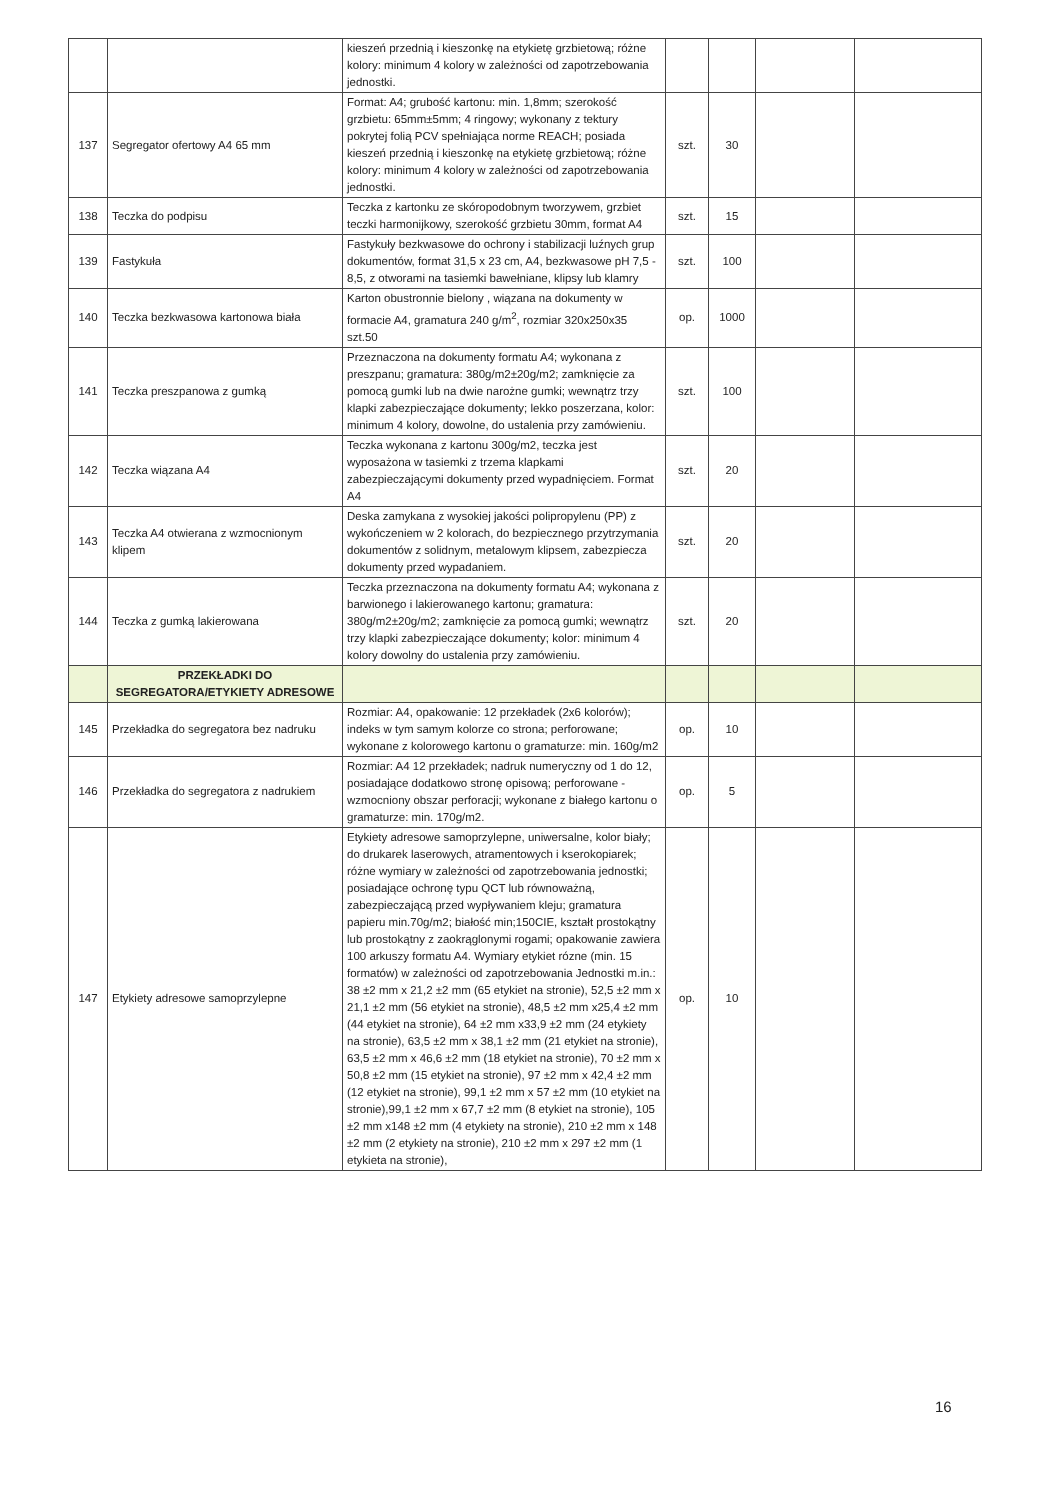| | | kieszeń przednią i kieszonkę na etykietę grzbietową; różne kolory: minimum 4 kolory w zależności od zapotrzebowania jednostki. | | | | |
| 137 | Segregator ofertowy A4 65 mm | Format: A4; grubość kartonu: min. 1,8mm; szerokość grzbietu: 65mm±5mm; 4 ringowy; wykonany z tektury pokrytej folią PCV spełniająca norme REACH; posiada kieszeń przednią i kieszonkę na etykietę grzbietową; różne kolory: minimum 4 kolory w zależności od zapotrzebowania jednostki. | szt. | 30 | | |
| 138 | Teczka do podpisu | Teczka z kartonku ze skóropodobnym tworzywem, grzbiet teczki harmonijkowy, szerokość grzbietu 30mm, format A4 | szt. | 15 | | |
| 139 | Fastykuła | Fastykuły bezkwasowe do ochrony i stabilizacji luźnych grup dokumentów, format 31,5 x 23 cm, A4, bezkwasowe pH 7,5 - 8,5, z otworami na tasiemki bawełniane, klipsy lub klamry | szt. | 100 | | |
| 140 | Teczka bezkwasowa kartonowa biała | Karton obustronnie bielony , wiązana na dokumenty w formacie A4, gramatura 240 g/m<sup>2</sup>, rozmiar 320x250x35 szt.50 | op. | 1000 | | |
| 141 | Teczka preszpanowa z gumką | Przeznaczona na dokumenty formatu A4; wykonana z preszpanu; gramatura: 380g/m2±20g/m2; zamknięcie za pomocą gumki lub na dwie narożne gumki; wewnątrz trzy klapki zabezpieczające dokumenty; lekko poszerzana, kolor: minimum 4 kolory, dowolne, do ustalenia przy zamówieniu. | szt. | 100 | | |
| 142 | Teczka wiązana A4 | Teczka wykonana z kartonu 300g/m2, teczka jest wyposażona w tasiemki z trzema klapkami zabezpieczającymi dokumenty przed wypadnięciem. Format A4 | szt. | 20 | | |
| 143 | Teczka A4 otwierana z wzmocnionym klipem | Deska zamykana z wysokiej jakości polipropylenu (PP) z wykończeniem w 2 kolorach, do bezpiecznego przytrzymania dokumentów z solidnym, metalowym klipsem, zabezpiecza dokumenty przed wypadaniem. | szt. | 20 | | |
| 144 | Teczka z gumką lakierowana | Teczka przeznaczona na dokumenty formatu A4; wykonana z barwionego i lakierowanego kartonu; gramatura: 380g/m2±20g/m2; zamknięcie za pomocą gumki; wewnątrz trzy klapki zabezpieczające dokumenty; kolor: minimum 4 kolory dowolny do ustalenia przy zamówieniu. | szt. | 20 | | |
| | PRZEKŁADKI DO SEGREGATORA/ETYKIETY ADRESOWE | | | | | |
| 145 | Przekładka do segregatora bez nadruku | Rozmiar: A4, opakowanie: 12 przekładek (2x6 kolorów); indeks w tym samym kolorze co strona; perforowane; wykonane z kolorowego kartonu o gramaturze: min. 160g/m2 | op. | 10 | | |
| 146 | Przekładka do segregatora z nadrukiem | Rozmiar: A4 12 przekładek; nadruk numeryczny od 1 do 12, posiadające dodatkowo stronę opisową; perforowane - wzmocniony obszar perforacji; wykonane z białego kartonu o gramaturze: min. 170g/m2. | op. | 5 | | |
| 147 | Etykiety adresowe samoprzylepne | Etykiety adresowe samoprzylepne, uniwersalne, kolor biały; do drukarek laserowych, atramentowych i kserokopiarek; różne wymiary w zależności od zapotrzebowania jednostki; posiadające ochronę typu QCT lub równoważną, zabezpieczającą przed wypływaniem kleju; gramatura papieru min.70g/m2; białość min;150CIE, kształt prostokątny lub prostokątny z zaokrąglonymi rogami; opakowanie zawiera 100 arkuszy formatu A4. Wymiary etykiet rózne (min. 15 formatów) w zależności od zapotrzebowania Jednostki m.in.: 38 ±2 mm x 21,2 ±2 mm (65 etykiet na stronie), 52,5 ±2 mm x 21,1 ±2 mm (56 etykiet na stronie), 48,5 ±2 mm x25,4 ±2 mm (44 etykiet na stronie), 64 ±2 mm x33,9 ±2 mm (24 etykiety na stronie), 63,5 ±2 mm x 38,1 ±2 mm (21 etykiet na stronie), 63,5 ±2 mm x 46,6 ±2 mm (18 etykiet na stronie), 70 ±2 mm x 50,8 ±2 mm (15 etykiet na stronie), 97 ±2 mm x 42,4 ±2 mm (12 etykiet na stronie), 99,1 ±2 mm x 57 ±2 mm (10 etykiet na stronie),99,1 ±2 mm x 67,7 ±2 mm (8 etykiet na stronie), 105 ±2 mm x148 ±2 mm (4 etykiety na stronie), 210 ±2 mm x 148 ±2 mm (2 etykiety na stronie), 210 ±2 mm x 297 ±2 mm (1 etykieta na stronie), | op. | 10 | | |
16